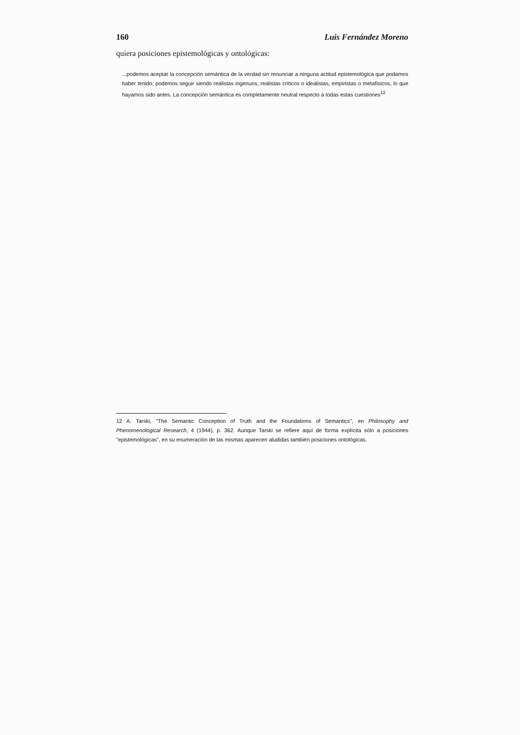160 Luis Fernández Moreno
quiera posiciones epistemológicas y ontológicas:
...podemos aceptar la concepción semántica de la verdad sin renunciar a ninguna actitud epistemológica que podamos haber tenido; podemos seguir siendo realistas ingenuos, realistas críticos o idealistas, empiristas o metafísicos, lo que hayamos sido antes. La concepción semántica es completamente neutral respecto a todas estas cuestiones<sup>12</sup>
12 A. Tarski, "The Semantic Conception of Truth and the Foundations of Semantics", en Philosophy and Phenomenological Research, 4 (1944), p. 362. Aunque Tarski se refiere aquí de forma explícita sólo a posiciones "epistemológicas", en su enumeración de las mismas aparecen aludidas también posiciones ontológicas.